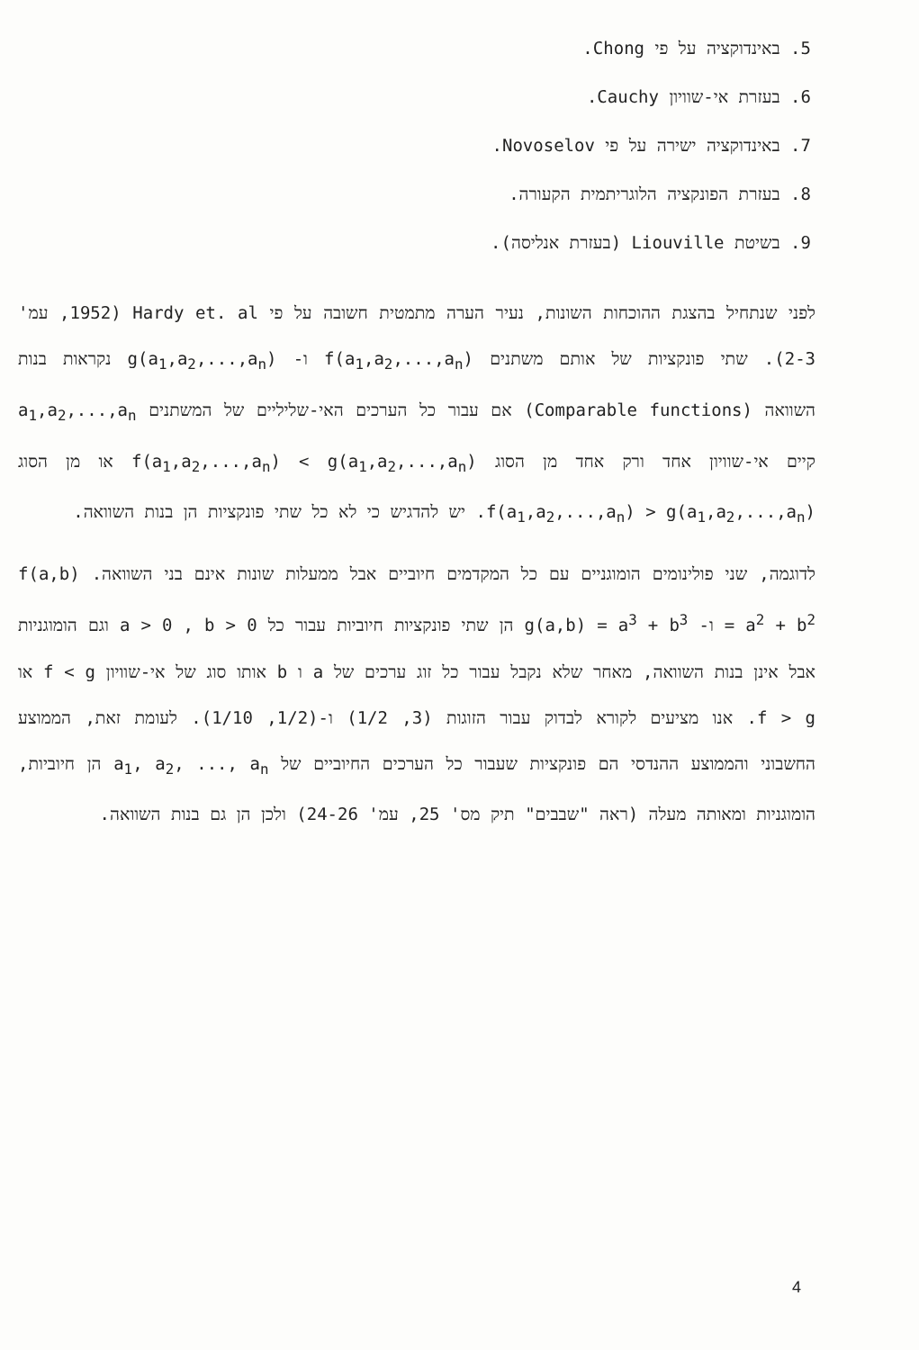5. באינדוקציה על פי Chong.
6. בעזרת אי-שוויון Cauchy.
7. באינדוקציה ישירה על פי Novoselov.
8. בעזרת הפונקציה הלוגריתמית הקעורה.
9. בשיטת Liouville (בעזרת אנליסה).
לפני שנתחיל בהצגת ההוכחות השונות, נעיר הערה מתמטית חשובה על פי Hardy et. al (1952, עמ' 2-3). שתי פונקציות של אותם משתנים f(a<sub>1</sub>,a<sub>2</sub>,...,a<sub>n</sub>) ו- g(a<sub>1</sub>,a<sub>2</sub>,...,a<sub>n</sub>) נקראות בנות השוואה (Comparable functions) אם עבור כל הערכים האי-שליליים של המשתנים a<sub>1</sub>,a<sub>2</sub>,...,a<sub>n</sub> קיים אי-שוויון אחד ורק אחד מן הסוג f(a<sub>1</sub>,a<sub>2</sub>,...,a<sub>n</sub>) < g(a<sub>1</sub>,a<sub>2</sub>,...,a<sub>n</sub>) או מן הסוג f(a<sub>1</sub>,a<sub>2</sub>,...,a<sub>n</sub>) > g(a<sub>1</sub>,a<sub>2</sub>,...,a<sub>n</sub>). יש להדגיש כי לא כל שתי פונקציות הן בנות השוואה.
לדוגמה, שני פולינומים הומוגניים עם כל המקדמים חיוביים אבל ממעלות שונות אינם בני השוואה. f(a,b) = a<sup>2</sup> + b<sup>2</sup> ו- g(a,b) = a<sup>3</sup> + b<sup>3</sup> הן שתי פונקציות חיוביות עבור כל a > 0 , b > 0 וגם הומוגניות אבל אינן בנות השוואה, מאחר שלא נקבל עבור כל זוג ערכים של a ו b אותו סוג של אי-שוויון f < g או f > g. אנו מציעים לקורא לבדוק עבור הזוגות (3, 1/2) ו-(1/2, 1/10). לעומת זאת, הממוצע החשבוני והממוצע ההנדסי הם פונקציות שעבור כל הערכים החיוביים של a<sub>1</sub>, a<sub>2</sub>, ..., a<sub>n</sub> הן חיוביות, הומוגניות ומאותה מעלה (ראה "שבבים" תיק מס' 25, עמ' 24-26) ולכן הן גם בנות השוואה.
4